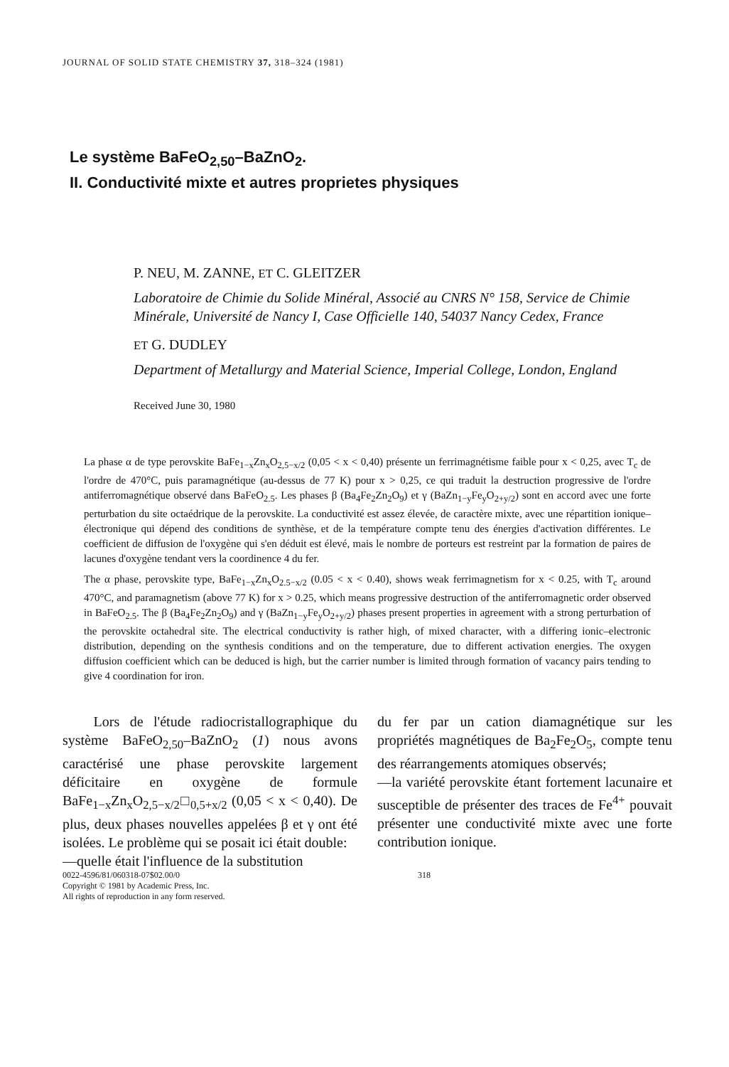JOURNAL OF SOLID STATE CHEMISTRY 37, 318–324 (1981)
Le système BaFeO<sub>2,50</sub>–BaZnO<sub>2</sub>.
II. Conductivité mixte et autres proprietes physiques
P. NEU, M. ZANNE, ET C. GLEITZER
Laboratoire de Chimie du Solide Minéral, Associé au CNRS N° 158, Service de Chimie Minérale, Université de Nancy I, Case Officielle 140, 54037 Nancy Cedex, France
ET G. DUDLEY
Department of Metallurgy and Material Science, Imperial College, London, England
Received June 30, 1980
La phase α de type perovskite BaFe<sub>1−x</sub>Zn<sub>x</sub>O<sub>2,5−x/2</sub> (0,05 < x < 0,40) présente un ferrimagnétisme faible pour x < 0,25, avec T<sub>c</sub> de l'ordre de 470°C, puis paramagnétique (au-dessus de 77 K) pour x > 0,25, ce qui traduit la destruction progressive de l'ordre antiferromagnétique observé dans BaFeO<sub>2.5</sub>. Les phases β (Ba<sub>4</sub>Fe<sub>2</sub>Zn<sub>2</sub>O<sub>9</sub>) et γ (BaZn<sub>1−y</sub>Fe<sub>y</sub>O<sub>2+y/2</sub>) sont en accord avec une forte perturbation du site octaédrique de la perovskite. La conductivité est assez élevée, de caractère mixte, avec une répartition ionique–électronique qui dépend des conditions de synthèse, et de la température compte tenu des énergies d'activation différentes. Le coefficient de diffusion de l'oxygène qui s'en déduit est élevé, mais le nombre de porteurs est restreint par la formation de paires de lacunes d'oxygène tendant vers la coordinence 4 du fer.
The α phase, perovskite type, BaFe<sub>1−x</sub>Zn<sub>x</sub>O<sub>2.5−x/2</sub> (0.05 < x < 0.40), shows weak ferrimagnetism for x < 0.25, with T<sub>c</sub> around 470°C, and paramagnetism (above 77 K) for x > 0.25, which means progressive destruction of the antiferromagnetic order observed in BaFeO<sub>2.5</sub>. The β (Ba<sub>4</sub>Fe<sub>2</sub>Zn<sub>2</sub>O<sub>9</sub>) and γ (BaZn<sub>1−y</sub>Fe<sub>y</sub>O<sub>2+y/2</sub>) phases present properties in agreement with a strong perturbation of the perovskite octahedral site. The electrical conductivity is rather high, of mixed character, with a differing ionic–electronic distribution, depending on the synthesis conditions and on the temperature, due to different activation energies. The oxygen diffusion coefficient which can be deduced is high, but the carrier number is limited through formation of vacancy pairs tending to give 4 coordination for iron.
Lors de l'étude radiocristallographique du système BaFeO<sub>2,50</sub>–BaZnO<sub>2</sub> (1) nous avons caractérisé une phase perovskite largement déficitaire en oxygène de formule BaFe<sub>1−x</sub>Zn<sub>x</sub>O<sub>2,5−x/2</sub>□<sub>0,5+x/2</sub> (0,05 < x < 0,40). De plus, deux phases nouvelles appelées β et γ ont été isolées. Le problème qui se posait ici était double:
—quelle était l'influence de la substitution
du fer par un cation diamagnétique sur les propriétés magnétiques de Ba<sub>2</sub>Fe<sub>2</sub>O<sub>5</sub>, compte tenu des réarrangements atomiques observés;
—la variété perovskite étant fortement lacunaire et susceptible de présenter des traces de Fe<sup>4+</sup> pouvait présenter une conductivité mixte avec une forte contribution ionique.
0022-4596/81/060318-07$02.00/0
Copyright © 1981 by Academic Press, Inc.
All rights of reproduction in any form reserved.
318